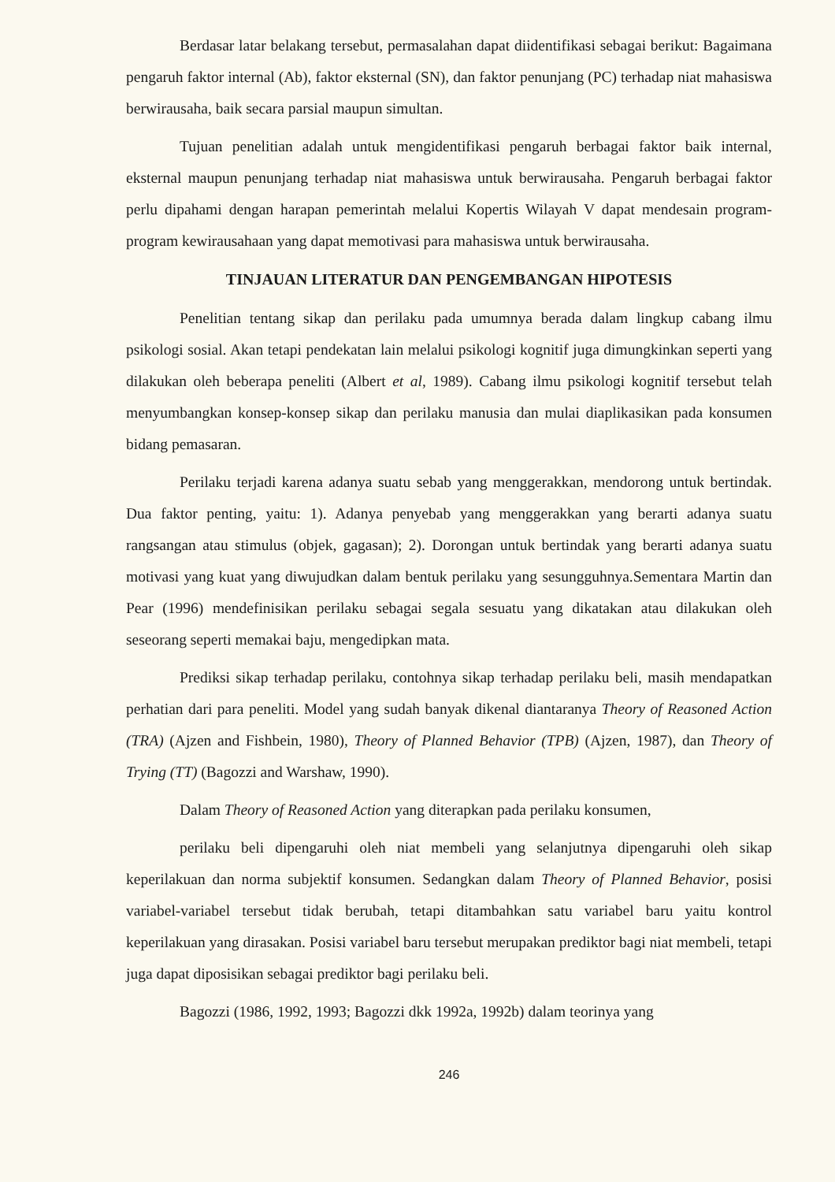Berdasar latar belakang tersebut, permasalahan dapat diidentifikasi sebagai berikut: Bagaimana pengaruh faktor internal (Ab), faktor eksternal (SN), dan faktor penunjang (PC) terhadap niat mahasiswa berwirausaha, baik secara parsial maupun simultan.
Tujuan penelitian adalah untuk mengidentifikasi pengaruh berbagai faktor baik internal, eksternal maupun penunjang terhadap niat mahasiswa untuk berwirausaha. Pengaruh berbagai faktor perlu dipahami dengan harapan pemerintah melalui Kopertis Wilayah V dapat mendesain program-program kewirausahaan yang dapat memotivasi para mahasiswa untuk berwirausaha.
TINJAUAN LITERATUR DAN PENGEMBANGAN HIPOTESIS
Penelitian tentang sikap dan perilaku pada umumnya berada dalam lingkup cabang ilmu psikologi sosial. Akan tetapi pendekatan lain melalui psikologi kognitif juga dimungkinkan seperti yang dilakukan oleh beberapa peneliti (Albert et al, 1989). Cabang ilmu psikologi kognitif tersebut telah menyumbangkan konsep-konsep sikap dan perilaku manusia dan mulai diaplikasikan pada konsumen bidang pemasaran.
Perilaku terjadi karena adanya suatu sebab yang menggerakkan, mendorong untuk bertindak. Dua faktor penting, yaitu: 1). Adanya penyebab yang menggerakkan yang berarti adanya suatu rangsangan atau stimulus (objek, gagasan); 2). Dorongan untuk bertindak yang berarti adanya suatu motivasi yang kuat yang diwujudkan dalam bentuk perilaku yang sesungguhnya.Sementara Martin dan Pear (1996) mendefinisikan perilaku sebagai segala sesuatu yang dikatakan atau dilakukan oleh seseorang seperti memakai baju, mengedipkan mata.
Prediksi sikap terhadap perilaku, contohnya sikap terhadap perilaku beli, masih mendapatkan perhatian dari para peneliti. Model yang sudah banyak dikenal diantaranya Theory of Reasoned Action (TRA) (Ajzen and Fishbein, 1980), Theory of Planned Behavior (TPB) (Ajzen, 1987), dan Theory of Trying (TT) (Bagozzi and Warshaw, 1990).
Dalam Theory of Reasoned Action yang diterapkan pada perilaku konsumen,
perilaku beli dipengaruhi oleh niat membeli yang selanjutnya dipengaruhi oleh sikap keperilakuan dan norma subjektif konsumen. Sedangkan dalam Theory of Planned Behavior, posisi variabel-variabel tersebut tidak berubah, tetapi ditambahkan satu variabel baru yaitu kontrol keperilakuan yang dirasakan. Posisi variabel baru tersebut merupakan prediktor bagi niat membeli, tetapi juga dapat diposisikan sebagai prediktor bagi perilaku beli.
Bagozzi (1986, 1992, 1993; Bagozzi dkk 1992a, 1992b) dalam teorinya yang
246